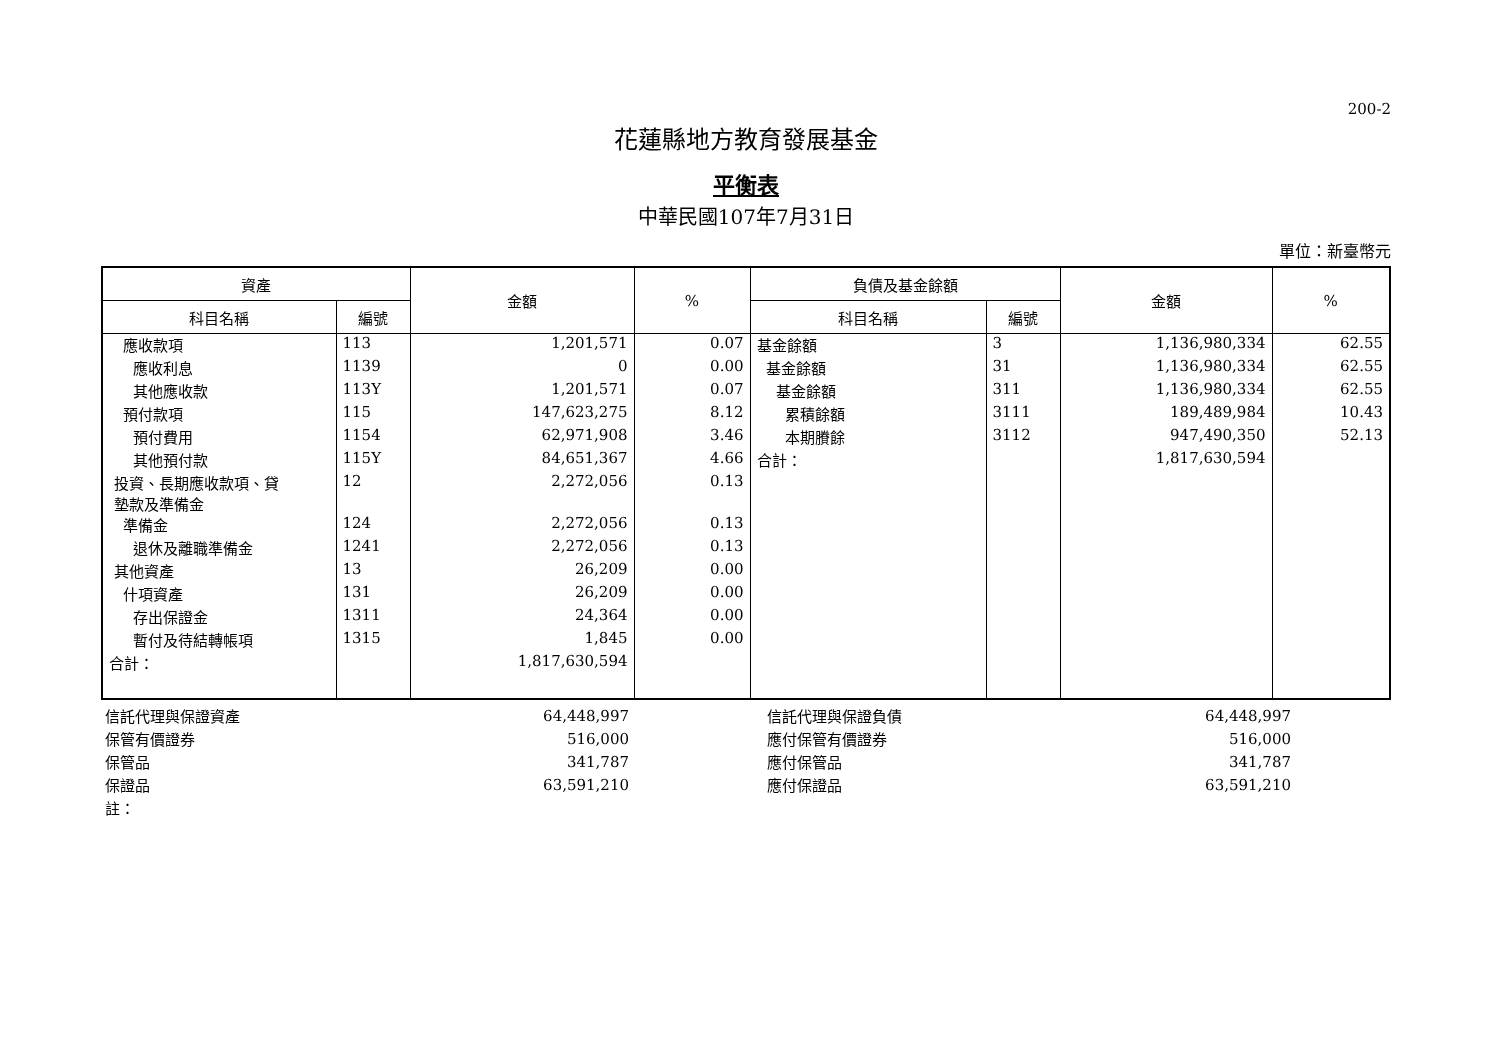200-2
花蓮縣地方教育發展基金
平衡表
中華民國107年7月31日
單位：新臺幣元
| 資產 | | 金額 | % | 負債及基金餘額 | | 金額 | % |
| --- | --- | --- | --- | --- | --- | --- | --- |
| 科目名稱 | 編號 | | | 科目名稱 | 編號 | | |
| 應收款項 | 113 | 1,201,571 | 0.07 | 基金餘額 | 3 | 1,136,980,334 | 62.55 |
| 應收利息 | 1139 | 0 | 0.00 | 基金餘額 | 31 | 1,136,980,334 | 62.55 |
| 其他應收款 | 113Y | 1,201,571 | 0.07 | 基金餘額 | 311 | 1,136,980,334 | 62.55 |
| 預付款項 | 115 | 147,623,275 | 8.12 | 累積餘額 | 3111 | 189,489,984 | 10.43 |
| 預付費用 | 1154 | 62,971,908 | 3.46 | 本期賸餘 | 3112 | 947,490,350 | 52.13 |
| 其他預付款 | 115Y | 84,651,367 | 4.66 | 合計： | | 1,817,630,594 | |
| 投資、長期應收款項、貸 墊款及準備金 | 12 | 2,272,056 | 0.13 | | | | |
| 準備金 | 124 | 2,272,056 | 0.13 | | | | |
| 退休及離職準備金 | 1241 | 2,272,056 | 0.13 | | | | |
| 其他資產 | 13 | 26,209 | 0.00 | | | | |
| 什項資產 | 131 | 26,209 | 0.00 | | | | |
| 存出保證金 | 1311 | 24,364 | 0.00 | | | | |
| 暫付及待結轉帳項 | 1315 | 1,845 | 0.00 | | | | |
| 合計： | | 1,817,630,594 | | | | | |
| 信託代理與保證資產 | 64,448,997 | | 信託代理與保證負債 | 64,448,997 | |
| 保管有價證券 | 516,000 | | 應付保管有價證券 | 516,000 | |
| 保管品 | 341,787 | | 應付保管品 | 341,787 | |
| 保證品 | 63,591,210 | | 應付保證品 | 63,591,210 | |
| 註： | | | | | |